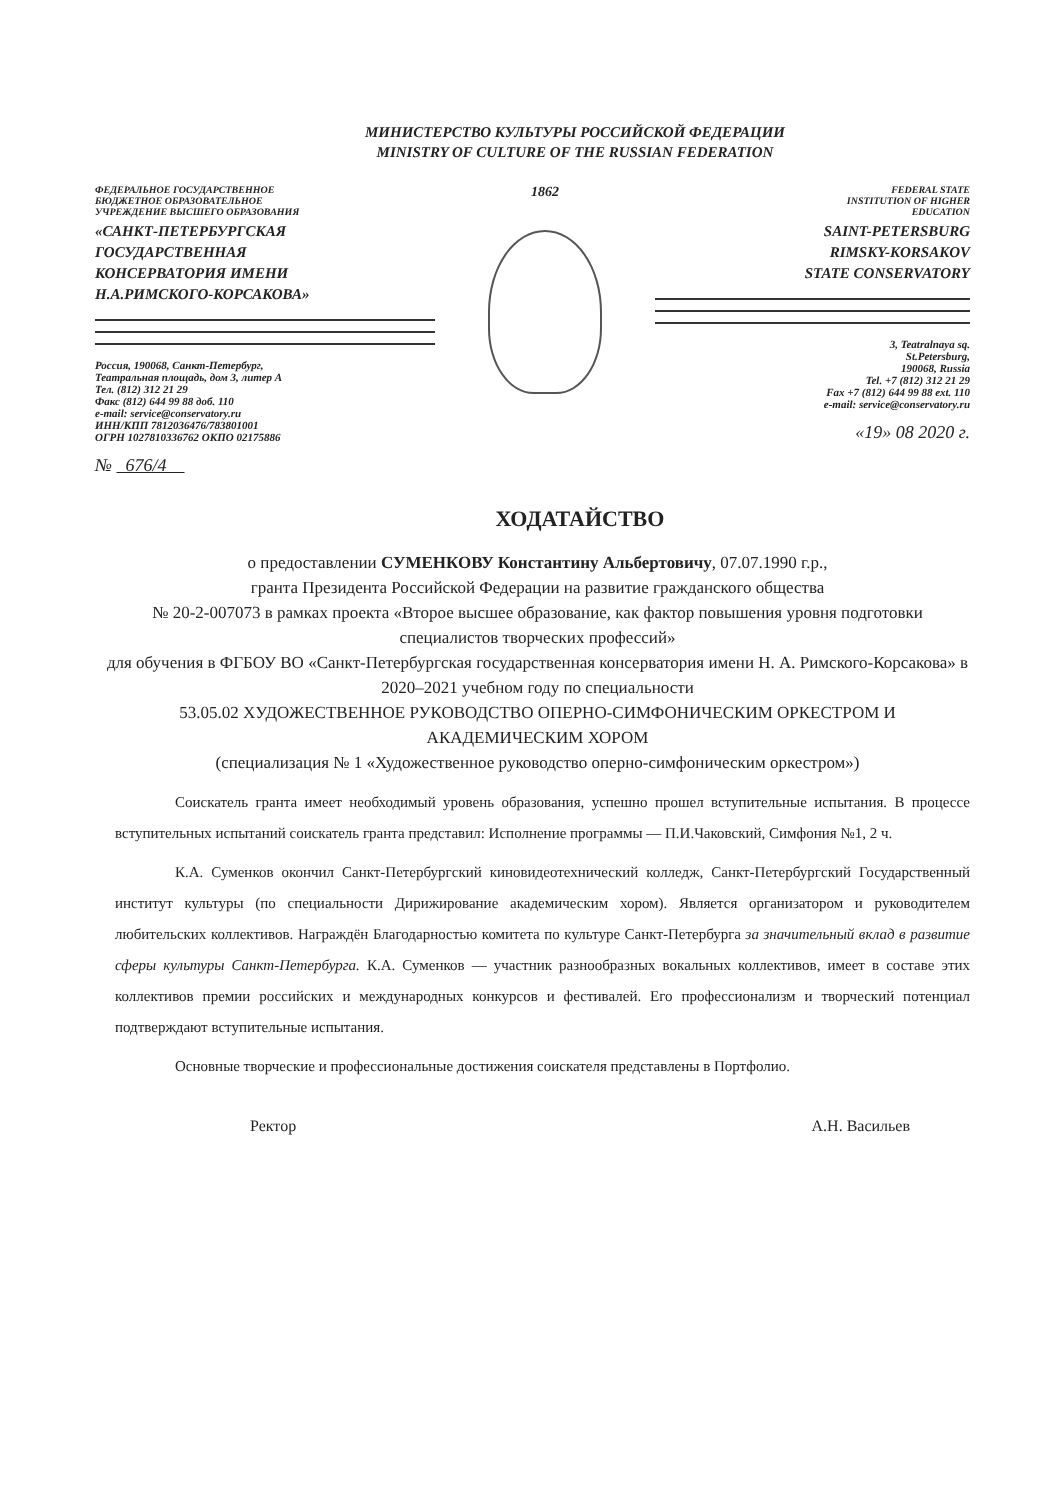МИНИСТЕРСТВО КУЛЬТУРЫ РОССИЙСКОЙ ФЕДЕРАЦИИ
MINISTRY OF CULTURE OF THE RUSSIAN FEDERATION
ФЕДЕРАЛЬНОЕ ГОСУДАРСТВЕННОЕ
БЮДЖЕТНОЕ ОБРАЗОВАТЕЛЬНОЕ
УЧРЕЖДЕНИЕ ВЫСШЕГО ОБРАЗОВАНИЯ
«САНКТ-ПЕТЕРБУРГСКАЯ
ГОСУДАРСТВЕННАЯ
КОНСЕРВАТОРИЯ ИМЕНИ
Н.А.РИМСКОГО-КОРСАКОВА»
Россия, 190068, Санкт-Петербург,
Театральная площадь, дом 3, литер А
Тел. (812) 312 21 29
Факс (812) 644 99 88 доб. 110
e-mail: service@conservatory.ru
ИНН/КПП 7812036476/783801001
ОГРН 1027810336762 ОКПО 02175886
№ 676/4
1862
FEDERAL STATE
INSTITUTION OF HIGHER
EDUCATION
SAINT-PETERSBURG
RIMSKY-KORSAKOV
STATE CONSERVATORY
3, Teatralnaya sq.
St.Petersburg,
190068, Russia
Tel. +7 (812) 312 21 29
Fax +7 (812) 644 99 88 ext. 110
e-mail: service@conservatory.ru
«19» 08 2020 г.
ХОДАТАЙСТВО
о предоставлении СУМЕНКОВУ Константину Альбертовичу, 07.07.1990 г.р.,
гранта Президента Российской Федерации на развитие гражданского общества
№ 20-2-007073 в рамках проекта «Второе высшее образование, как фактор повышения уровня подготовки специалистов творческих профессий»
для обучения в ФГБОУ ВО «Санкт-Петербургская государственная консерватория имени Н. А. Римского-Корсакова» в 2020–2021 учебном году по специальности
53.05.02 ХУДОЖЕСТВЕННОЕ РУКОВОДСТВО ОПЕРНО-СИМФОНИЧЕСКИМ ОРКЕСТРОМ И АКАДЕМИЧЕСКИМ ХОРОМ
(специализация № 1 «Художественное руководство оперно-симфоническим оркестром»)
Соискатель гранта имеет необходимый уровень образования, успешно прошел вступительные испытания. В процессе вступительных испытаний соискатель гранта представил: Исполнение программы — П.И.Чаковский, Симфония №1, 2 ч.
К.А. Суменков окончил Санкт-Петербургский киновидеотехнический колледж, Санкт-Петербургский Государственный институт культуры (по специальности Дирижирование академическим хором). Является организатором и руководителем любительских коллективов. Награждён Благодарностью комитета по культуре Санкт-Петербурга за значительный вклад в развитие сферы культуры Санкт-Петербурга. К.А. Суменков — участник разнообразных вокальных коллективов, имеет в составе этих коллективов премии российских и международных конкурсов и фестивалей. Его профессионализм и творческий потенциал подтверждают вступительные испытания.
Основные творческие и профессиональные достижения соискателя представлены в Портфолио.
Ректор А.Н. Васильев